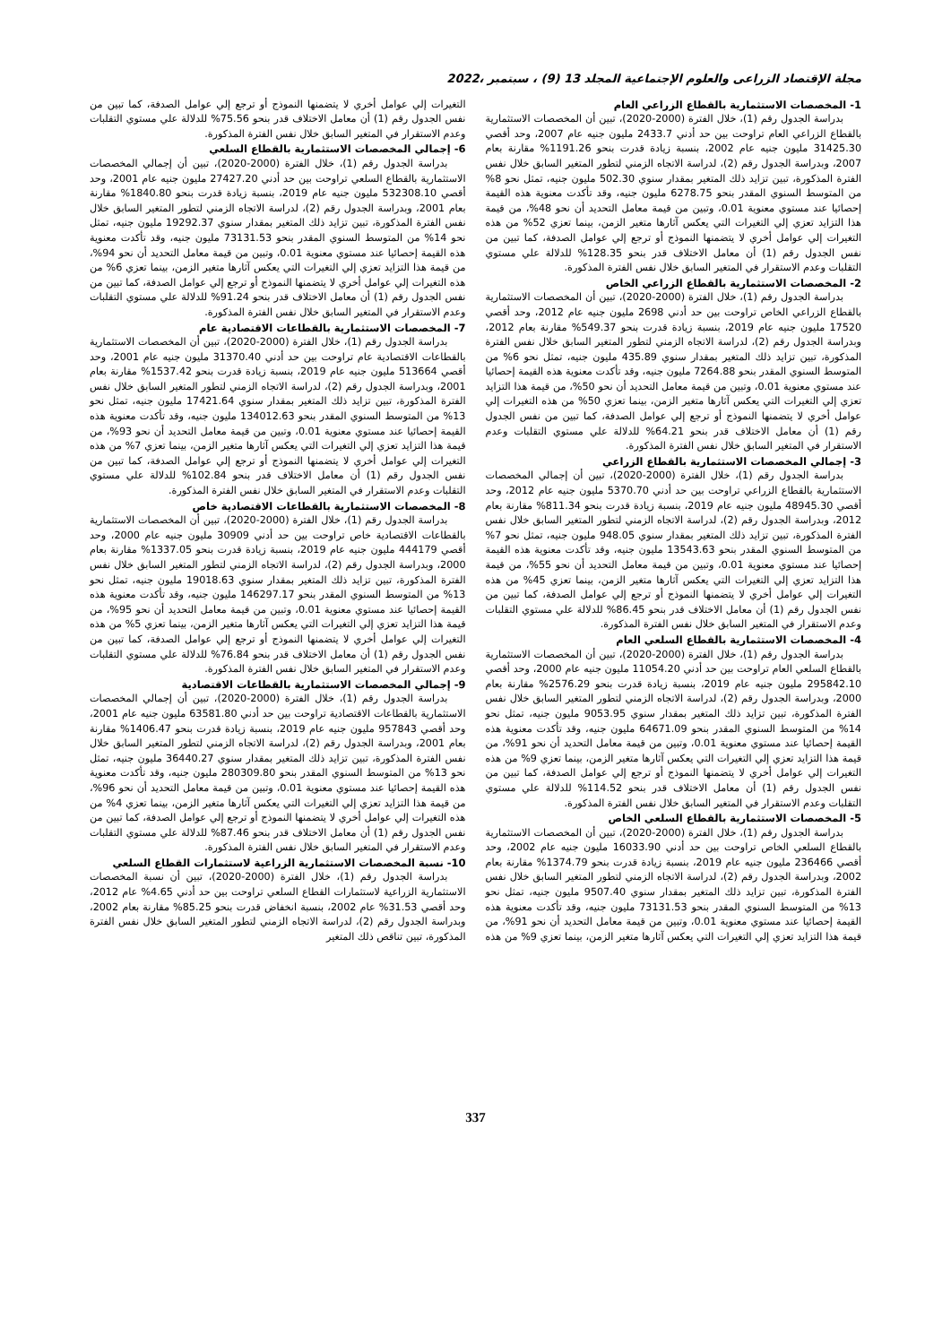مجلة الإقتصاد الزراعى والعلوم الإجتماعية المجلد 13 (9) ، سبتمبر ،2022
1- المخصصات الاستثمارية بالقطاع الزراعي العام
بدراسة الجدول رقم (1)، خلال الفترة (2000-2020)، تبين أن المخصصات الاستثمارية بالقطاع الزراعي العام تراوحت بين حد أدني 2433.7 مليون جنيه عام 2007، وحد أقصي 31425.30 مليون جنيه عام 2002، بنسبة زيادة قدرت بنحو 1191.26% مقارنة بعام 2007، وبدراسة الجدول رقم (2)، لدراسة الاتجاه الزمني لتطور المتغير السابق خلال نفس الفترة المذكورة، تبين تزايد ذلك المتغير بمقدار سنوي 502.30 مليون جنيه، تمثل نحو 8% من المتوسط السنوي المقدر بنحو 6278.75 مليون جنيه، وقد تأكدت معنوية هذه القيمة إحصائيا عند مستوي معنوية 0.01، وتبين من قيمة معامل التحديد أن نحو 48%، من قيمة هذا التزايد تعزي إلي التغيرات التي يعكس آثارها متغير الزمن، بينما تعزي 52% من هذه التغيرات إلي عوامل أخري لا يتضمنها النموذج أو ترجع إلي عوامل الصدفة، كما تبين من نفس الجدول رقم (1) أن معامل الاختلاف قدر بنحو 128.35% للدلالة علي مستوي التقلبات وعدم الاستقرار في المتغير السابق خلال نفس الفترة المذكورة.
2- المخصصات الاستثمارية بالقطاع الزراعي الخاص
بدراسة الجدول رقم (1)، خلال الفترة (2000-2020)، تبين أن المخصصات الاستثمارية بالقطاع الزراعي الخاص تراوحت بين حد أدني 2698 مليون جنيه عام 2012، وحد أقصي 17520 مليون جنيه عام 2019، بنسبة زيادة قدرت بنحو 549.37% مقارنة بعام 2012، وبدراسة الجدول رقم (2)، لدراسة الاتجاه الزمني لتطور المتغير السابق خلال نفس الفترة المذكورة، تبين تزايد ذلك المتغير بمقدار سنوي 435.89 مليون جنيه، تمثل نحو 6% من المتوسط السنوي المقدر بنحو 7264.88 مليون جنيه، وقد تأكدت معنوية هذه القيمة إحصائيا عند مستوي معنوية 0.01، وتبين من قيمة معامل التحديد أن نحو 50%، من قيمة هذا التزايد تعزي إلي التغيرات التي يعكس آثارها متغير الزمن، بينما تعزي 50% من هذه التغيرات إلي عوامل أخري لا يتضمنها النموذج أو ترجع إلي عوامل الصدفة، كما تبين من نفس الجدول رقم (1) أن معامل الاختلاف قدر بنحو 64.21% للدلالة علي مستوي التقلبات وعدم الاستقرار في المتغير السابق خلال نفس الفترة المذكورة.
3- إجمالي المخصصات الاستثمارية بالقطاع الزراعي
بدراسة الجدول رقم (1)، خلال الفترة (2000-2020)، تبين أن إجمالي المخصصات الاستثمارية بالقطاع الزراعي تراوحت بين حد أدني 5370.70 مليون جنيه عام 2012، وحد أقصي 48945.30 مليون جنيه عام 2019، بنسبة زيادة قدرت بنحو 811.34% مقارنة بعام 2012، وبدراسة الجدول رقم (2)، لدراسة الاتجاه الزمني لتطور المتغير السابق خلال نفس الفترة المذكورة، تبين تزايد ذلك المتغير بمقدار سنوي 948.05 مليون جنيه، تمثل نحو 7% من المتوسط السنوي المقدر بنحو 13543.63 مليون جنيه، وقد تأكدت معنوية هذه القيمة إحصائيا عند مستوي معنوية 0.01، وتبين من قيمة معامل التحديد أن نحو 55%، من قيمة هذا التزايد تعزي إلي التغيرات التي يعكس آثارها متغير الزمن، بينما تعزي 45% من هذه التغيرات إلي عوامل أخري لا يتضمنها النموذج أو ترجع إلي عوامل الصدفة، كما تبين من نفس الجدول رقم (1) أن معامل الاختلاف قدر بنحو 86.45% للدلالة علي مستوي التقلبات وعدم الاستقرار في المتغير السابق خلال نفس الفترة المذكورة.
4- المخصصات الاستثمارية بالقطاع السلعي العام
بدراسة الجدول رقم (1)، خلال الفترة (2000-2020)، تبين أن المخصصات الاستثمارية بالقطاع السلعي العام تراوحت بين حد أدني 11054.20 مليون جنيه عام 2000، وحد أقصي 295842.10 مليون جنيه عام 2019، بنسبة زيادة قدرت بنحو 2576.29% مقارنة بعام 2000، وبدراسة الجدول رقم (2)، لدراسة الاتجاه الزمني لتطور المتغير السابق خلال نفس الفترة المذكورة، تبين تزايد ذلك المتغير بمقدار سنوي 9053.95 مليون جنيه، تمثل نحو 14% من المتوسط السنوي المقدر بنحو 64671.09 مليون جنيه، وقد تأكدت معنوية هذه القيمة إحصائيا عند مستوي معنوية 0.01، وتبين من قيمة معامل التحديد أن نحو 91%، من قيمة هذا التزايد تعزي إلي التغيرات التي يعكس آثارها متغير الزمن، بينما تعزي 9% من هذه التغيرات إلي عوامل أخري لا يتضمنها النموذج أو ترجع إلي عوامل الصدفة، كما تبين من نفس الجدول رقم (1) أن معامل الاختلاف قدر بنحو 114.52% للدلالة علي مستوي التقلبات وعدم الاستقرار في المتغير السابق خلال نفس الفترة المذكورة.
5- المخصصات الاستثمارية بالقطاع السلعي الخاص
بدراسة الجدول رقم (1)، خلال الفترة (2000-2020)، تبين أن المخصصات الاستثمارية بالقطاع السلعي الخاص تراوحت بين حد أدني 16033.90 مليون جنيه عام 2002، وحد أقصي 236466 مليون جنيه عام 2019، بنسبة زيادة قدرت بنحو 1374.79% مقارنة بعام 2002، وبدراسة الجدول رقم (2)، لدراسة الاتجاه الزمني لتطور المتغير السابق خلال نفس الفترة المذكورة، تبين تزايد ذلك المتغير بمقدار سنوي 9507.40 مليون جنيه، تمثل نحو 13% من المتوسط السنوي المقدر بنحو 73131.53 مليون جنيه، وقد تأكدت معنوية هذه القيمة إحصائيا عند مستوي معنوية 0.01، وتبين من قيمة معامل التحديد أن نحو 91%، من قيمة هذا التزايد تعزي إلي التغيرات التي يعكس آثارها متغير الزمن، بينما تعزي 9% من هذه التغيرات إلي عوامل أخري لا يتضمنها النموذج أو ترجع إلي عوامل الصدفة، كما تبين من نفس الجدول رقم (1) أن معامل الاختلاف قدر بنحو 75.56% للدلالة علي مستوي التقلبات وعدم الاستقرار في المتغير السابق خلال نفس الفترة المذكورة.
6- إجمالي المخصصات الاستثمارية بالقطاع السلعي
بدراسة الجدول رقم (1)، خلال الفترة (2000-2020)، تبين أن إجمالي المخصصات الاستثمارية بالقطاع السلعي تراوحت بين حد أدني 27427.20 مليون جنيه عام 2001، وحد أقصي 532308.10 مليون جنيه عام 2019، بنسبة زيادة قدرت بنحو 1840.80% مقارنة بعام 2001، وبدراسة الجدول رقم (2)، لدراسة الاتجاه الزمني لتطور المتغير السابق خلال نفس الفترة المذكورة، تبين تزايد ذلك المتغير بمقدار سنوي 19292.37 مليون جنيه، تمثل نحو 14% من المتوسط السنوي المقدر بنحو 73131.53 مليون جنيه، وقد تأكدت معنوية هذه القيمة إحصائيا عند مستوي معنوية 0.01، وتبين من قيمة معامل التحديد أن نحو 94%، من قيمة هذا التزايد تعزي إلي التغيرات التي يعكس آثارها متغير الزمن، بينما تعزي 6% من هذه التغيرات إلي عوامل أخري لا يتضمنها النموذج أو ترجع إلي عوامل الصدفة، كما تبين من نفس الجدول رقم (1) أن معامل الاختلاف قدر بنحو 91.24% للدلالة علي مستوي التقلبات وعدم الاستقرار في المتغير السابق خلال نفس الفترة المذكورة.
7- المخصصات الاستثمارية بالقطاعات الاقتصادية عام
بدراسة الجدول رقم (1)، خلال الفترة (2000-2020)، تبين أن المخصصات الاستثمارية بالقطاعات الاقتصادية عام تراوحت بين حد أدني 31370.40 مليون جنيه عام 2001، وحد أقصي 513664 مليون جنيه عام 2019، بنسبة زيادة قدرت بنحو 1537.42% مقارنة بعام 2001، وبدراسة الجدول رقم (2)، لدراسة الاتجاه الزمني لتطور المتغير السابق خلال نفس الفترة المذكورة، تبين تزايد ذلك المتغير بمقدار سنوي 17421.64 مليون جنيه، تمثل نحو 13% من المتوسط السنوي المقدر بنحو 134012.63 مليون جنيه، وقد تأكدت معنوية هذه القيمة إحصائيا عند مستوي معنوية 0.01، وتبين من قيمة معامل التحديد أن نحو 93%، من قيمة هذا التزايد تعزي إلي التغيرات التي يعكس آثارها متغير الزمن، بينما تعزي 7% من هذه التغيرات إلي عوامل أخري لا يتضمنها النموذج أو ترجع إلي عوامل الصدفة، كما تبين من نفس الجدول رقم (1) أن معامل الاختلاف قدر بنحو 102.84% للدلالة علي مستوي التقلبات وعدم الاستقرار في المتغير السابق خلال نفس الفترة المذكورة.
8- المخصصات الاستثمارية بالقطاعات الاقتصادية خاص
بدراسة الجدول رقم (1)، خلال الفترة (2000-2020)، تبين أن المخصصات الاستثمارية بالقطاعات الاقتصادية خاص تراوحت بين حد أدني 30909 مليون جنيه عام 2000، وحد أقصي 444179 مليون جنيه عام 2019، بنسبة زيادة قدرت بنحو 1337.05% مقارنة بعام 2000، وبدراسة الجدول رقم (2)، لدراسة الاتجاه الزمني لتطور المتغير السابق خلال نفس الفترة المذكورة، تبين تزايد ذلك المتغير بمقدار سنوي 19018.63 مليون جنيه، تمثل نحو 13% من المتوسط السنوي المقدر بنحو 146297.17 مليون جنيه، وقد تأكدت معنوية هذه القيمة إحصائيا عند مستوي معنوية 0.01، وتبين من قيمة معامل التحديد أن نحو 95%، من قيمة هذا التزايد تعزي إلي التغيرات التي يعكس آثارها متغير الزمن، بينما تعزي 5% من هذه التغيرات إلي عوامل أخري لا يتضمنها النموذج أو ترجع إلي عوامل الصدفة، كما تبين من نفس الجدول رقم (1) أن معامل الاختلاف قدر بنحو 76.84% للدلالة علي مستوي التقلبات وعدم الاستقرار في المتغير السابق خلال نفس الفترة المذكورة.
9- إجمالي المخصصات الاستثمارية بالقطاعات الاقتصادية
بدراسة الجدول رقم (1)، خلال الفترة (2000-2020)، تبين أن إجمالي المخصصات الاستثمارية بالقطاعات الاقتصادية تراوحت بين حد أدني 63581.80 مليون جنيه عام 2001، وحد أقصي 957843 مليون جنيه عام 2019، بنسبة زيادة قدرت بنحو 1406.47% مقارنة بعام 2001، وبدراسة الجدول رقم (2)، لدراسة الاتجاه الزمني لتطور المتغير السابق خلال نفس الفترة المذكورة، تبين تزايد ذلك المتغير بمقدار سنوي 36440.27 مليون جنيه، تمثل نحو 13% من المتوسط السنوي المقدر بنحو 280309.80 مليون جنيه، وقد تأكدت معنوية هذه القيمة إحصائيا عند مستوي معنوية 0.01، وتبين من قيمة معامل التحديد أن نحو 96%، من قيمة هذا التزايد تعزي إلي التغيرات التي يعكس آثارها متغير الزمن، بينما تعزي 4% من هذه التغيرات إلي عوامل أخري لا يتضمنها النموذج أو ترجع إلي عوامل الصدفة، كما تبين من نفس الجدول رقم (1) أن معامل الاختلاف قدر بنحو 87.46% للدلالة علي مستوي التقلبات وعدم الاستقرار في المتغير السابق خلال نفس الفترة المذكورة.
10- نسبة المخصصات الاستثمارية الزراعية لاستثمارات القطاع السلعي
بدراسة الجدول رقم (1)، خلال الفترة (2000-2020)، تبين أن نسبة المخصصات الاستثمارية الزراعية لاستثمارات القطاع السلعي تراوحت بين حد أدني 4.65% عام 2012، وحد أقصي 31.53% عام 2002، بنسبة انخفاض قدرت بنحو 85.25% مقارنة بعام 2002، وبدراسة الجدول رقم (2)، لدراسة الاتجاه الزمني لتطور المتغير السابق خلال نفس الفترة المذكورة، تبين تناقص ذلك المتغير
337